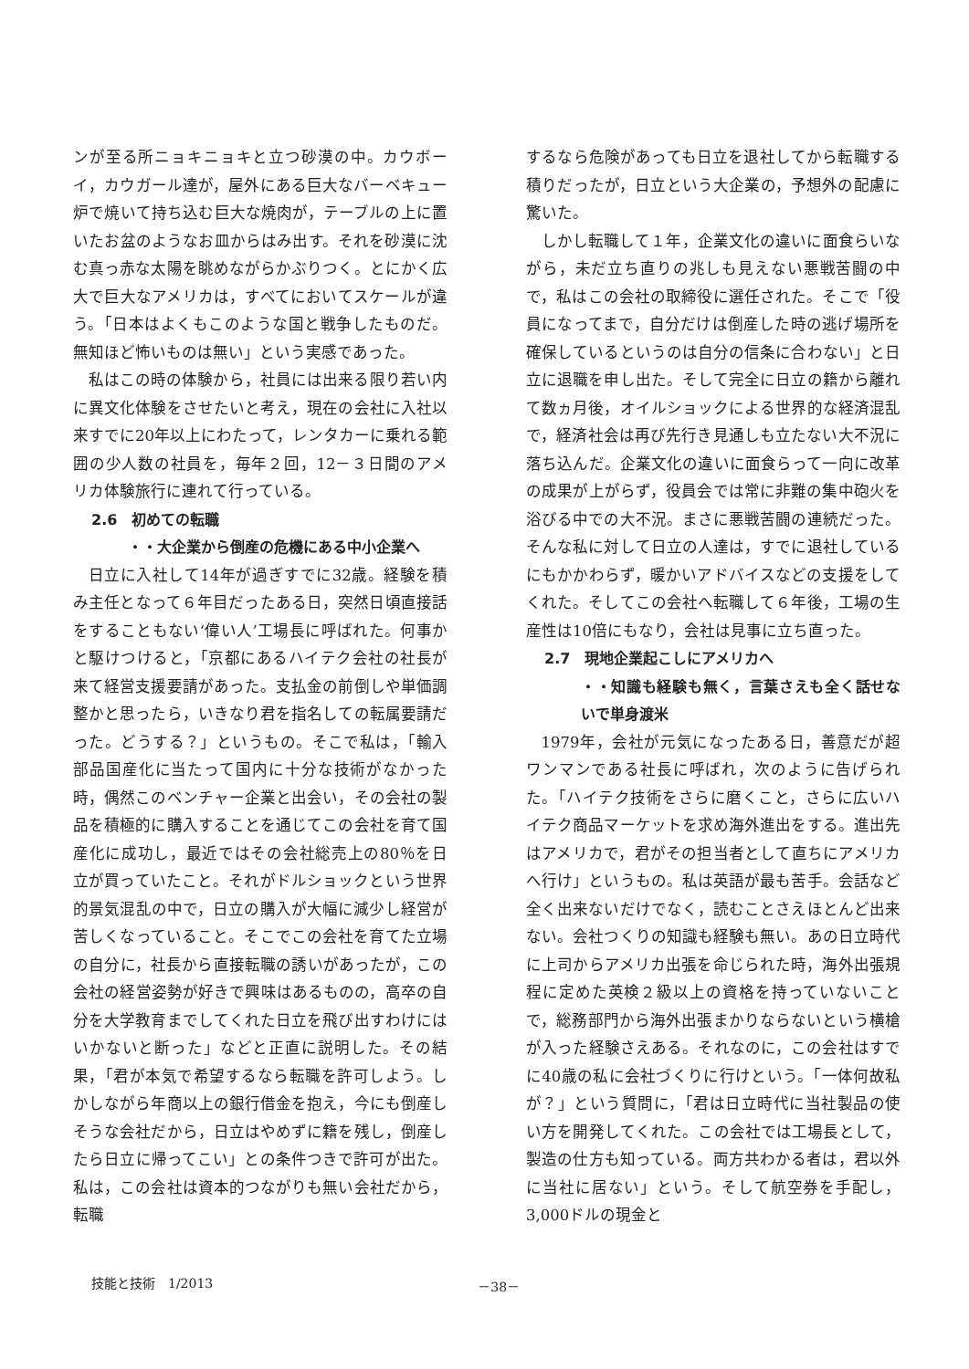ンが至る所ニョキニョキと立つ砂漠の中。カウボーイ，カウガール達が，屋外にある巨大なバーベキュー炉で焼いて持ち込む巨大な焼肉が，テーブルの上に置いたお盆のようなお皿からはみ出す。それを砂漠に沈む真っ赤な太陽を眺めながらかぶりつく。とにかく広大で巨大なアメリカは，すべてにおいてスケールが違う。「日本はよくもこのような国と戦争したものだ。無知ほど怖いものは無い」という実感であった。
私はこの時の体験から，社員には出来る限り若い内に異文化体験をさせたいと考え，現在の会社に入社以来すでに20年以上にわたって，レンタカーに乗れる範囲の少人数の社員を，毎年２回，12－３日間のアメリカ体験旅行に連れて行っている。
2.6　初めての転職
・・大企業から倒産の危機にある中小企業へ
日立に入社して14年が過ぎすでに32歳。経験を積み主任となって６年目だったある日，突然日頃直接話をすることもない‘偉い人’工場長に呼ばれた。何事かと駆けつけると，「京都にあるハイテク会社の社長が来て経営支援要請があった。支払金の前倒しや単価調整かと思ったら，いきなり君を指名しての転属要請だった。どうする？」というもの。そこで私は，「輸入部品国産化に当たって国内に十分な技術がなかった時，偶然このベンチャー企業と出会い，その会社の製品を積極的に購入することを通じてこの会社を育て国産化に成功し，最近ではその会社総売上の80％を日立が買っていたこと。それがドルショックという世界的景気混乱の中で，日立の購入が大幅に減少し経営が苦しくなっていること。そこでこの会社を育てた立場の自分に，社長から直接転職の誘いがあったが，この会社の経営姿勢が好きで興味はあるものの，高卒の自分を大学教育までしてくれた日立を飛び出すわけにはいかないと断った」などと正直に説明した。その結果，「君が本気で希望するなら転職を許可しよう。しかしながら年商以上の銀行借金を抱え，今にも倒産しそうな会社だから，日立はやめずに籍を残し，倒産したら日立に帰ってこい」との条件つきで許可が出た。私は，この会社は資本的つながりも無い会社だから，転職
するなら危険があっても日立を退社してから転職する積りだったが，日立という大企業の，予想外の配慮に驚いた。
しかし転職して１年，企業文化の違いに面食らいながら，未だ立ち直りの兆しも見えない悪戦苦闘の中で，私はこの会社の取締役に選任された。そこで「役員になってまで，自分だけは倒産した時の逃げ場所を確保しているというのは自分の信条に合わない」と日立に退職を申し出た。そして完全に日立の籍から離れて数ヵ月後，オイルショックによる世界的な経済混乱で，経済社会は再び先行き見通しも立たない大不況に落ち込んだ。企業文化の違いに面食らって一向に改革の成果が上がらず，役員会では常に非難の集中砲火を浴びる中での大不況。まさに悪戦苦闘の連続だった。そんな私に対して日立の人達は，すでに退社しているにもかかわらず，暖かいアドバイスなどの支援をしてくれた。そしてこの会社へ転職して６年後，工場の生産性は10倍にもなり，会社は見事に立ち直った。
2.7　現地企業起こしにアメリカへ
・・知識も経験も無く，言葉さえも全く話せないで単身渡米
1979年，会社が元気になったある日，善意だが超ワンマンである社長に呼ばれ，次のように告げられた。「ハイテク技術をさらに磨くこと，さらに広いハイテク商品マーケットを求め海外進出をする。進出先はアメリカで，君がその担当者として直ちにアメリカへ行け」というもの。私は英語が最も苦手。会話など全く出来ないだけでなく，読むことさえほとんど出来ない。会社つくりの知識も経験も無い。あの日立時代に上司からアメリカ出張を命じられた時，海外出張規程に定めた英検２級以上の資格を持っていないことで，総務部門から海外出張まかりならないという横槍が入った経験さえある。それなのに，この会社はすでに40歳の私に会社づくりに行けという。「一体何故私が？」という質問に，「君は日立時代に当社製品の使い方を開発してくれた。この会社では工場長として，製造の仕方も知っている。両方共わかる者は，君以外に当社に居ない」という。そして航空券を手配し，3,000ドルの現金と
技能と技術　1/2013 －38－